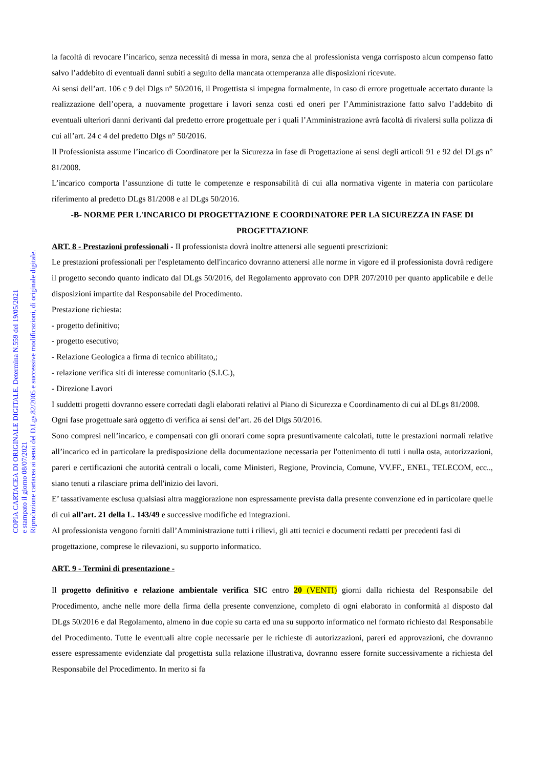la facoltà di revocare l’incarico, senza necessità di messa in mora, senza che al professionista venga corrisposto alcun compenso fatto salvo l’addebito di eventuali danni subiti a seguito della mancata ottemperanza alle disposizioni ricevute.
Ai sensi dell’art. 106 c 9 del Dlgs n° 50/2016, il Progettista si impegna formalmente, in caso di errore progettuale accertato durante la realizzazione dell’opera, a nuovamente progettare i lavori senza costi ed oneri per l’Amministrazione fatto salvo l’addebito di eventuali ulteriori danni derivanti dal predetto errore progettuale per i quali l’Amministrazione avrà facoltà di rivalersi sulla polizza di cui all’art. 24 c 4 del predetto Dlgs n° 50/2016.
Il Professionista assume l’incarico di Coordinatore per la Sicurezza in fase di Progettazione ai sensi degli articoli 91 e 92 del DLgs n° 81/2008.
L’incarico comporta l’assunzione di tutte le competenze e responsabilità di cui alla normativa vigente in materia con particolare riferimento al predetto DLgs 81/2008 e al DLgs 50/2016.
-B- NORME PER L'INCARICO DI PROGETTAZIONE E COORDINATORE PER LA SICUREZZA IN FASE DI PROGETTAZIONE
ART. 8 - Prestazioni professionali - Il professionista dovrà inoltre attenersi alle seguenti prescrizioni:
Le prestazioni professionali per l'espletamento dell'incarico dovranno attenersi alle norme in vigore ed il professionista dovrà redigere il progetto secondo quanto indicato dal DLgs 50/2016, del Regolamento approvato con DPR 207/2010 per quanto applicabile e delle disposizioni impartite dal Responsabile del Procedimento.
Prestazione richiesta:
- progetto definitivo;
- progetto esecutivo;
- Relazione Geologica a firma di tecnico abilitato,;
- relazione verifica siti di interesse comunitario (S.I.C.),
- Direzione Lavori
I suddetti progetti dovranno essere corredati dagli elaborati relativi al Piano di Sicurezza e Coordinamento di cui al DLgs 81/2008.
Ogni fase progettuale sarà oggetto di verifica ai sensi del’art. 26 del Dlgs 50/2016.
Sono compresi nell’incarico, e compensati con gli onorari come sopra presuntivamente calcolati, tutte le prestazioni normali relative all’incarico ed in particolare la predisposizione della documentazione necessaria per l'ottenimento di tutti i nulla osta, autorizzazioni, pareri e certificazioni che autorità centrali o locali, come Ministeri, Regione, Provincia, Comune, VV.FF., ENEL, TELECOM, ecc.., siano tenuti a rilasciare prima dell'inizio dei lavori.
E’ tassativamente esclusa qualsiasi altra maggiorazione non espressamente prevista dalla presente convenzione ed in particolare quelle di cui all’art. 21 della L. 143/49 e successive modifiche ed integrazioni.
Al professionista vengono forniti dall’Amministrazione tutti i rilievi, gli atti tecnici e documenti redatti per precedenti fasi di progettazione, comprese le rilevazioni, su supporto informatico.
ART. 9 - Termini di presentazione -
Il progetto definitivo e relazione ambientale verifica SIC entro 20 (VENTI) giorni dalla richiesta del Responsabile del Procedimento, anche nelle more della firma della presente convenzione, completo di ogni elaborato in conformità al disposto dal DLgs 50/2016 e dal Regolamento, almeno in due copie su carta ed una su supporto informatico nel formato richiesto dal Responsabile del Procedimento. Tutte le eventuali altre copie necessarie per le richieste di autorizzazioni, pareri ed approvazioni, che dovranno essere espressamente evidenziate dal progettista sulla relazione illustrativa, dovranno essere fornite successivamente a richiesta del Responsabile del Procedimento. In merito si fa
COPIA CARTACEA DI ORIGINALE DIGITALE. Determina N.559 del 19/05/2021
e stampato il giorno 08/07/2021
Riproduzione cartacea ai sensi del D.Lgs.82/2005 e successive modificazioni, di originale digitale.